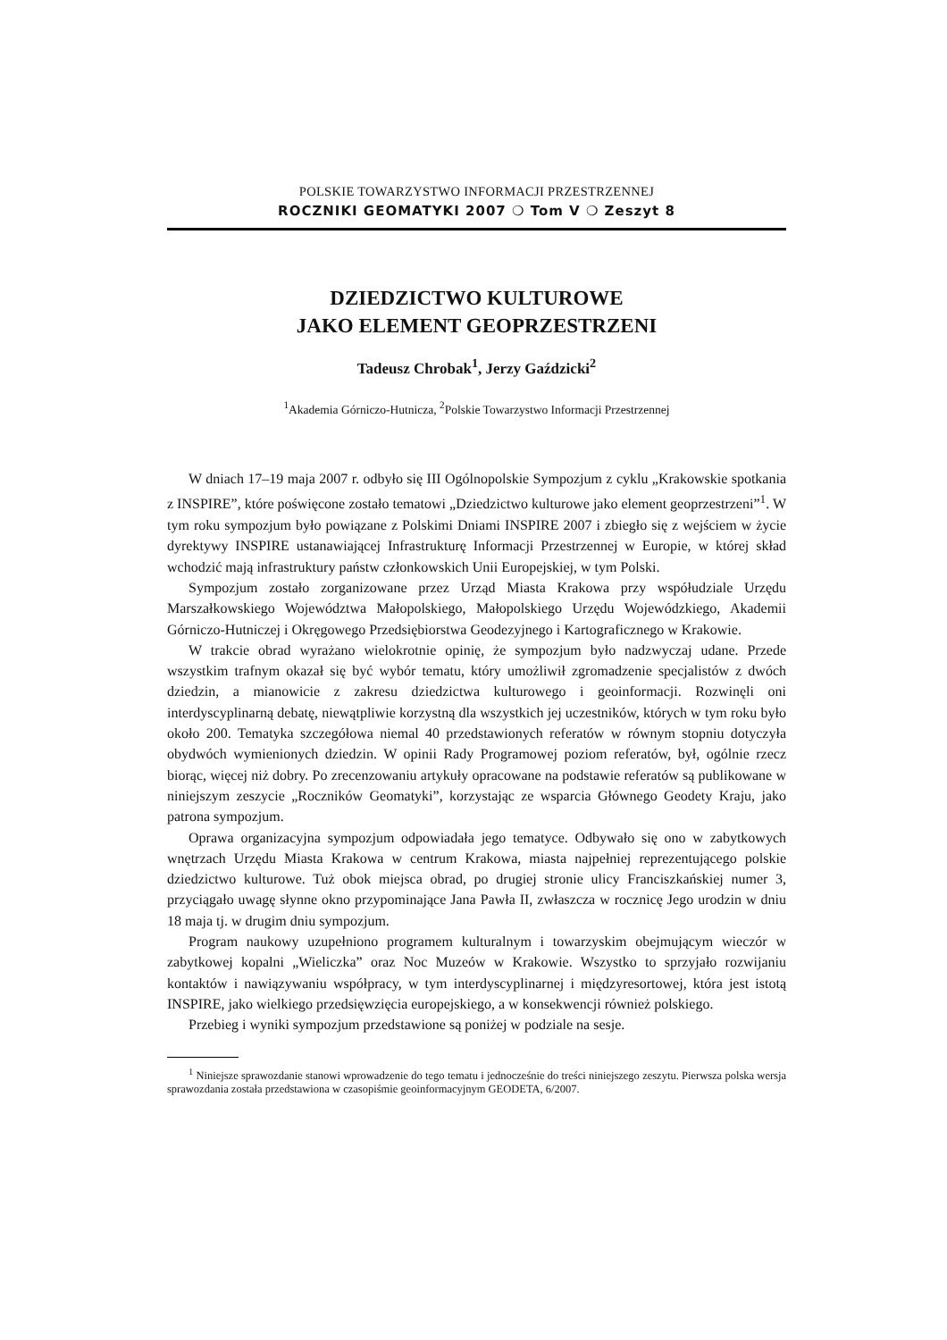POLSKIE TOWARZYSTWO INFORMACJI PRZESTRZENNEJ
ROCZNIKI GEOMATYKI 2007 ❍ Tom V ❍ Zeszyt 8
DZIEDZICTWO KULTUROWE
JAKO ELEMENT GEOPRZESTRZENI
Tadeusz Chrobak<sup>1</sup>, Jerzy Gaździcki<sup>2</sup>
<sup>1</sup> Akademia Górniczo-Hutnicza, <sup>2</sup>Polskie Towarzystwo Informacji Przestrzennej
W dniach 17–19 maja 2007 r. odbyło się III Ogólnopolskie Sympozjum z cyklu „Krakowskie spotkania z INSPIRE”, które poświęcone zostało tematowi „Dziedzictwo kulturowe jako element geoprzestrzeni”<sup>1</sup>. W tym roku sympozjum było powiązane z Polskimi Dniami INSPIRE 2007 i zbiegło się z wejściem w życie dyrektywy INSPIRE ustanawiającej Infrastrukturę Informacji Przestrzennej w Europie, w której skład wchodzić mają infrastruktury państw członkowskich Unii Europejskiej, w tym Polski.
Sympozjum zostało zorganizowane przez Urząd Miasta Krakowa przy współudziale Urzędu Marszałkowskiego Województwa Małopolskiego, Małopolskiego Urzędu Wojewódzkiego, Akademii Górniczo-Hutniczej i Okręgowego Przedsiębiorstwa Geodezyjnego i Kartograficznego w Krakowie.
W trakcie obrad wyrażano wielokrotnie opinię, że sympozjum było nadzwyczaj udane. Przede wszystkim trafnym okazał się być wybór tematu, który umożliwił zgromadzenie specjalistów z dwóch dziedzin, a mianowicie z zakresu dziedzictwa kulturowego i geoinformacji. Rozwinęli oni interdyscyplinarną debatę, niewątpliwie korzystną dla wszystkich jej uczestników, których w tym roku było około 200. Tematyka szczegółowa niemal 40 przedstawionych referatów w równym stopniu dotyczyła obydwóch wymienionych dziedzin. W opinii Rady Programowej poziom referatów, był, ogólnie rzecz biorąc, więcej niż dobry. Po zrecenzowaniu artykuły opracowane na podstawie referatów są publikowane w niniejszym zeszycie „Roczników Geomatyki”, korzystając ze wsparcia Głównego Geodety Kraju, jako patrona sympozjum.
Oprawa organizacyjna sympozjum odpowiadała jego tematyce. Odbywało się ono w zabytkowych wnętrzach Urzędu Miasta Krakowa w centrum Krakowa, miasta najpełniej reprezentującego polskie dziedzictwo kulturowe. Tuż obok miejsca obrad, po drugiej stronie ulicy Franciszkańskiej numer 3, przyciągało uwagę słynne okno przypominające Jana Pawła II, zwłaszcza w rocznicę Jego urodzin w dniu 18 maja tj. w drugim dniu sympozjum.
Program naukowy uzupełniono programem kulturalnym i towarzyskim obejmującym wieczór w zabytkowej kopalni „Wieliczka” oraz Noc Muzeów w Krakowie. Wszystko to sprzyjało rozwijaniu kontaktów i nawiązywaniu współpracy, w tym interdyscyplinarnej i międzyresortowej, która jest istotą INSPIRE, jako wielkiego przedsięwzięcia europejskiego, a w konsekwencji również polskiego.
Przebieg i wyniki sympozjum przedstawione są poniżej w podziale na sesje.
<sup>1</sup> Niniejsze sprawozdanie stanowi wprowadzenie do tego tematu i jednocześnie do treści niniejszego zeszytu. Pierwsza polska wersja sprawozdania została przedstawiona w czasopiśmie geoinformacyjnym GEODETA, 6/2007.